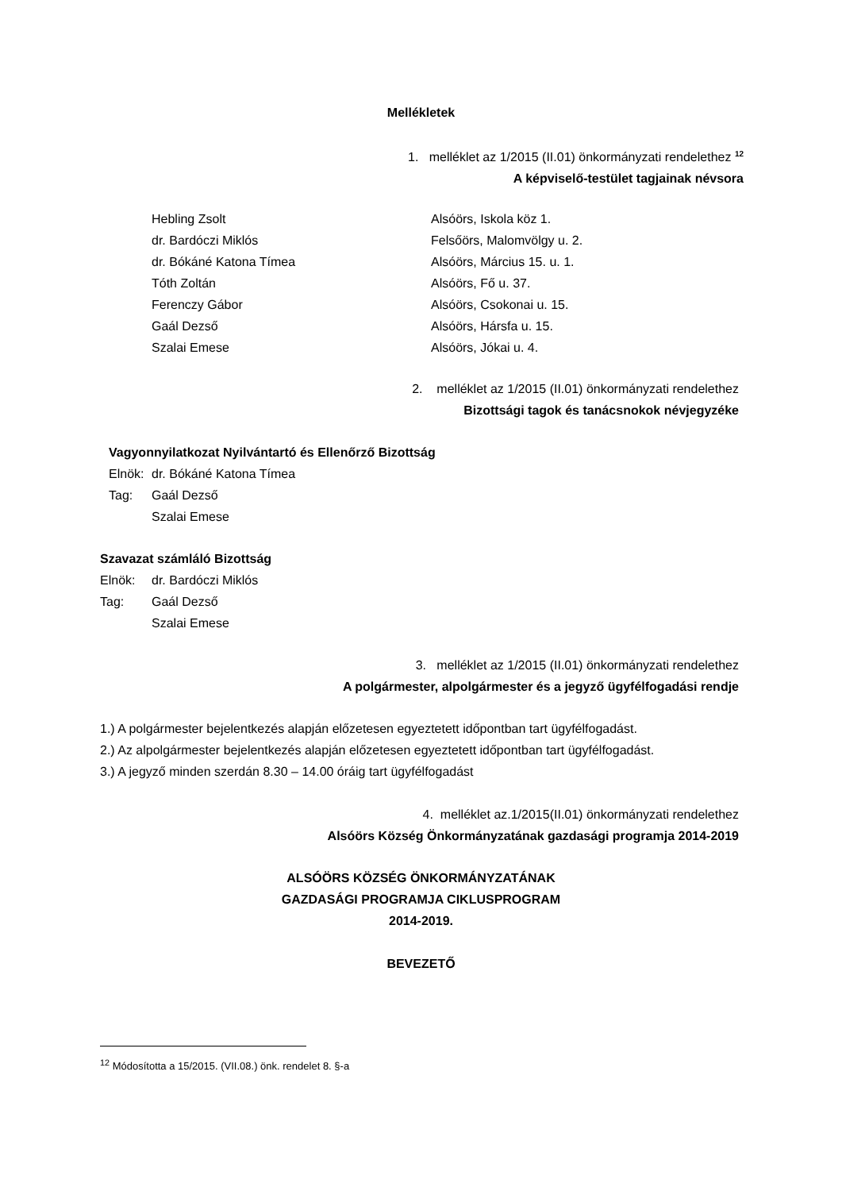Mellékletek
1. melléklet az 1/2015 (II.01) önkormányzati rendelethez <sup>12</sup>
A képviselő-testület tagjainak névsora
Hebling Zsolt Alsóörs, Iskola köz 1.
dr. Bardóczi Miklós Felsőörs, Malomvölgy u. 2.
dr. Bókáné Katona Tímea Alsóörs, Március 15. u. 1.
Tóth Zoltán Alsóörs, Fő u. 37.
Ferenczy Gábor Alsóörs, Csokonai u. 15.
Gaál Dezső Alsóörs, Hársfa u. 15.
Szalai Emese Alsóörs, Jókai u. 4.
2. melléklet az 1/2015 (II.01) önkormányzati rendelethez
Bizottsági tagok és tanácsnokok névjegyzéke
Vagyonnyilatkozat Nyilvántartó és Ellenőrző Bizottság
Elnök: dr. Bókáné Katona Tímea
Tag: Gaál Dezső
Szalai Emese
Szavazat számláló Bizottság
Elnök: dr. Bardóczi Miklós
Tag: Gaál Dezső
Szalai Emese
3. melléklet az 1/2015 (II.01) önkormányzati rendelethez
A polgármester, alpolgármester és a jegyző ügyfélfogadási rendje
1.) A polgármester bejelentkezés alapján előzetesen egyeztetett időpontban tart ügyfélfogadást.
2.) Az alpolgármester bejelentkezés alapján előzetesen egyeztetett időpontban tart ügyfélfogadást.
3.) A jegyző minden szerdán 8.30 – 14.00 óráig tart ügyfélfogadást
4. melléklet az.1/2015(II.01) önkormányzati rendelethez
Alsóörs Község Önkormányzatának gazdasági programja 2014-2019
ALSÓÖRS KÖZSÉG ÖNKORMÁNYZATÁNAK
GAZDASÁGI PROGRAMJA CIKLUSPROGRAM
2014-2019.
BEVEZETŐ
<sup>12</sup> Módosította a 15/2015. (VII.08.) önk. rendelet 8. §-a